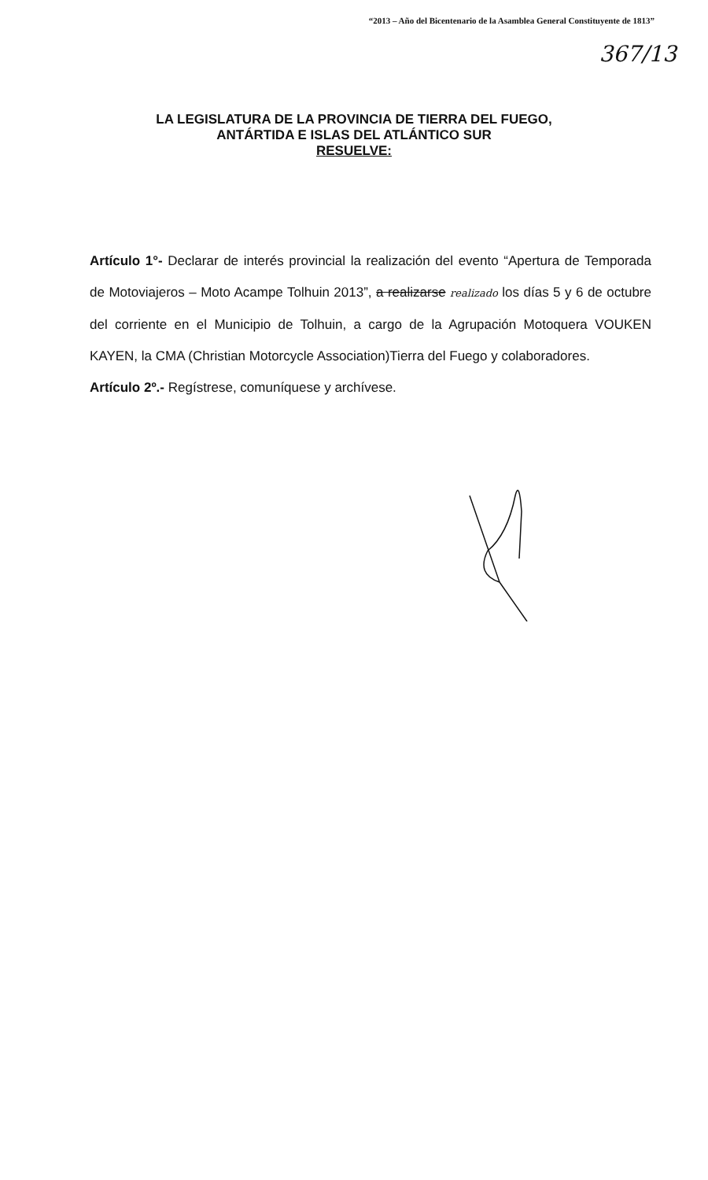“2013 – Año del Bicentenario de la Asamblea General Constituyente de 1813”
367/13
LA LEGISLATURA DE LA PROVINCIA DE TIERRA DEL FUEGO,
ANTÁRTIDA E ISLAS DEL ATLÁNTICO SUR
RESUELVE:
Artículo 1°- Declarar de interés provincial la realización del evento “Apertura de Temporada de Motoviajeros – Moto Acampe Tolhuin 2013”, a realizarse realizado los días 5 y 6 de octubre del corriente en el Municipio de Tolhuin, a cargo de la Agrupación Motoquera VOUKEN KAYEN, la CMA (Christian Motorcycle Association)Tierra del Fuego y colaboradores.
Artículo 2º.- Regístrese, comuníquese y archívese.